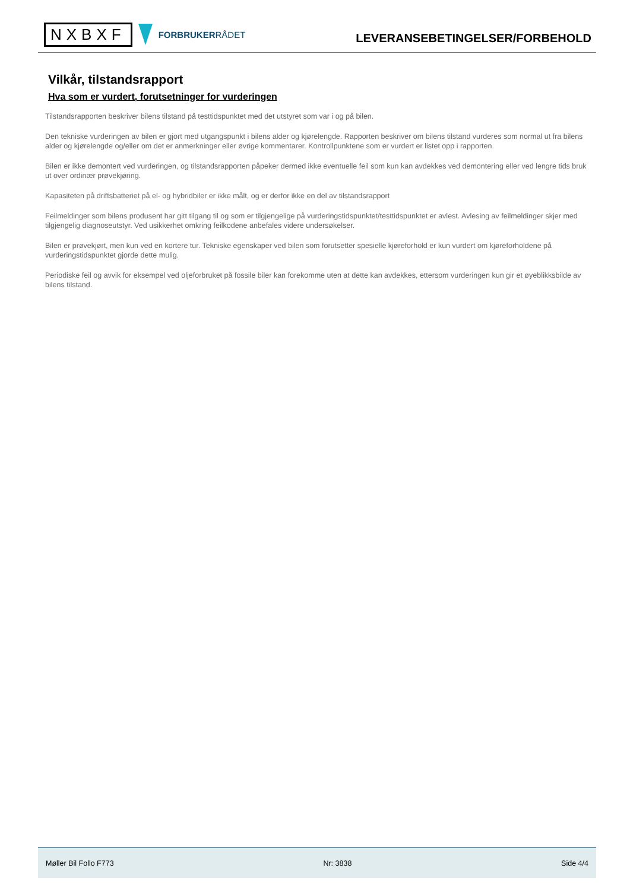NXBXF
FORBRUKERRÅDET
LEVERANSEBETINGELSER/FORBEHOLD
Vilkår, tilstandsrapport
Hva som er vurdert, forutsetninger for vurderingen
Tilstandsrapporten beskriver bilens tilstand på testtidspunktet med det utstyret som var i og på bilen.
Den tekniske vurderingen av bilen er gjort med utgangspunkt i bilens alder og kjørelengde. Rapporten beskriver om bilens tilstand vurderes som normal ut fra bilens alder og kjørelengde og/eller om det er anmerkninger eller øvrige kommentarer. Kontrollpunktene som er vurdert er listet opp i rapporten.
Bilen er ikke demontert ved vurderingen, og tilstandsrapporten påpeker dermed ikke eventuelle feil som kun kan avdekkes ved demontering eller ved lengre tids bruk ut over ordinær prøvekjøring.
Kapasiteten på driftsbatteriet på el- og hybridbiler er ikke målt, og er derfor ikke en del av tilstandsrapport
Feilmeldinger som bilens produsent har gitt tilgang til og som er tilgjengelige på vurderingstidspunktet/testtidspunktet er avlest. Avlesing av feilmeldinger skjer med tilgjengelig diagnoseutstyr. Ved usikkerhet omkring feilkodene anbefales videre undersøkelser.
Bilen er prøvekjørt, men kun ved en kortere tur. Tekniske egenskaper ved bilen som forutsetter spesielle kjøreforhold er kun vurdert om kjøreforholdene på vurderingstidspunktet gjorde dette mulig.
Periodiske feil og avvik for eksempel ved oljeforbruket på fossile biler kan forekomme uten at dette kan avdekkes, ettersom vurderingen kun gir et øyeblikksbilde av bilens tilstand.
Møller Bil Follo F773 Nr: 3838 Side 4/4